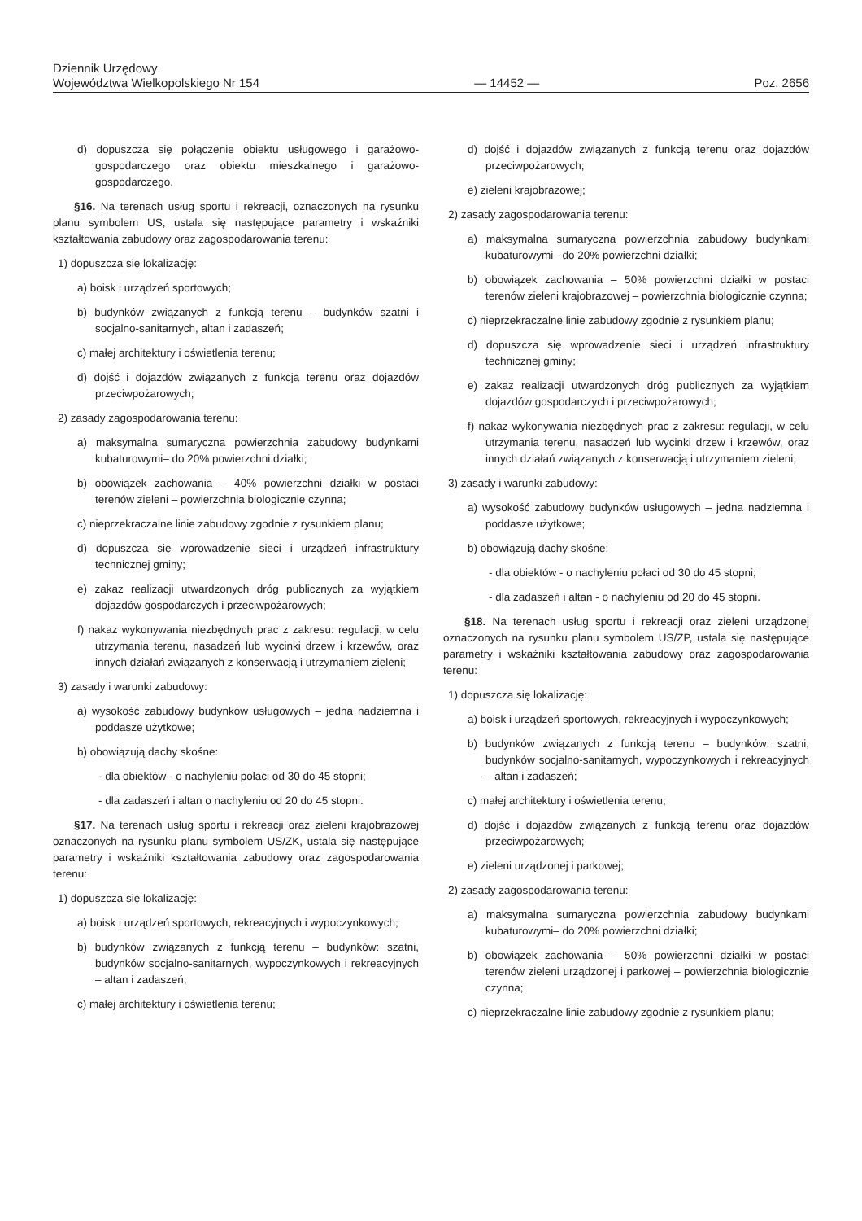Dziennik Urzędowy
Województwa Wielkopolskiego Nr 154
— 14452 —
Poz. 2656
d) dopuszcza się połączenie obiektu usługowego i garażowo-gospodarczego oraz obiektu mieszkalnego i garażowo-gospodarczego.
§16. Na terenach usług sportu i rekreacji, oznaczonych na rysunku planu symbolem US, ustala się następujące parametry i wskaźniki kształtowania zabudowy oraz zagospodarowania terenu:
1) dopuszcza się lokalizację:
a) boisk i urządzeń sportowych;
b) budynków związanych z funkcją terenu – budynków szatni i socjalno-sanitarnych, altan i zadaszeń;
c) małej architektury i oświetlenia terenu;
d) dojść i dojazdów związanych z funkcją terenu oraz dojazdów przeciwpożarowych;
2) zasady zagospodarowania terenu:
a) maksymalna sumaryczna powierzchnia zabudowy budynkami kubaturowymi– do 20% powierzchni działki;
b) obowiązek zachowania – 40% powierzchni działki w postaci terenów zieleni – powierzchnia biologicznie czynna;
c) nieprzekraczalne linie zabudowy zgodnie z rysunkiem planu;
d) dopuszcza się wprowadzenie sieci i urządzeń infrastruktury technicznej gminy;
e) zakaz realizacji utwardzonych dróg publicznych za wyjątkiem dojazdów gospodarczych i przeciwpożarowych;
f) nakaz wykonywania niezbędnych prac z zakresu: regulacji, w celu utrzymania terenu, nasadzeń lub wycinki drzew i krzewów, oraz innych działań związanych z konserwacją i utrzymaniem zieleni;
3) zasady i warunki zabudowy:
a) wysokość zabudowy budynków usługowych – jedna nadziemna i poddasze użytkowe;
b) obowiązują dachy skośne:
- dla obiektów - o nachyleniu połaci od 30 do 45 stopni;
- dla zadaszeń i altan o nachyleniu od 20 do 45 stopni.
§17. Na terenach usług sportu i rekreacji oraz zieleni krajobrazowej oznaczonych na rysunku planu symbolem US/ZK, ustala się następujące parametry i wskaźniki kształtowania zabudowy oraz zagospodarowania terenu:
1) dopuszcza się lokalizację:
a) boisk i urządzeń sportowych, rekreacyjnych i wypoczynkowych;
b) budynków związanych z funkcją terenu – budynków: szatni, budynków socjalno-sanitarnych, wypoczynkowych i rekreacyjnych – altan i zadaszeń;
c) małej architektury i oświetlenia terenu;
d) dojść i dojazdów związanych z funkcją terenu oraz dojazdów przeciwpożarowych;
e) zieleni krajobrazowej;
2) zasady zagospodarowania terenu:
a) maksymalna sumaryczna powierzchnia zabudowy budynkami kubaturowymi– do 20% powierzchni działki;
b) obowiązek zachowania – 50% powierzchni działki w postaci terenów zieleni krajobrazowej – powierzchnia biologicznie czynna;
c) nieprzekraczalne linie zabudowy zgodnie z rysunkiem planu;
d) dopuszcza się wprowadzenie sieci i urządzeń infrastruktury technicznej gminy;
e) zakaz realizacji utwardzonych dróg publicznych za wyjątkiem dojazdów gospodarczych i przeciwpożarowych;
f) nakaz wykonywania niezbędnych prac z zakresu: regulacji, w celu utrzymania terenu, nasadzeń lub wycinki drzew i krzewów, oraz innych działań związanych z konserwacją i utrzymaniem zieleni;
3) zasady i warunki zabudowy:
a) wysokość zabudowy budynków usługowych – jedna nadziemna i poddasze użytkowe;
b) obowiązują dachy skośne:
- dla obiektów - o nachyleniu połaci od 30 do 45 stopni;
- dla zadaszeń i altan - o nachyleniu od 20 do 45 stopni.
§18. Na terenach usług sportu i rekreacji oraz zieleni urządzonej oznaczonych na rysunku planu symbolem US/ZP, ustala się następujące parametry i wskaźniki kształtowania zabudowy oraz zagospodarowania terenu:
1) dopuszcza się lokalizację:
a) boisk i urządzeń sportowych, rekreacyjnych i wypoczynkowych;
b) budynków związanych z funkcją terenu – budynków: szatni, budynków socjalno-sanitarnych, wypoczynkowych i rekreacyjnych – altan i zadaszeń;
c) małej architektury i oświetlenia terenu;
d) dojść i dojazdów związanych z funkcją terenu oraz dojazdów przeciwpożarowych;
e) zieleni urządzonej i parkowej;
2) zasady zagospodarowania terenu:
a) maksymalna sumaryczna powierzchnia zabudowy budynkami kubaturowymi– do 20% powierzchni działki;
b) obowiązek zachowania – 50% powierzchni działki w postaci terenów zieleni urządzonej i parkowej – powierzchnia biologicznie czynna;
c) nieprzekraczalne linie zabudowy zgodnie z rysunkiem planu;